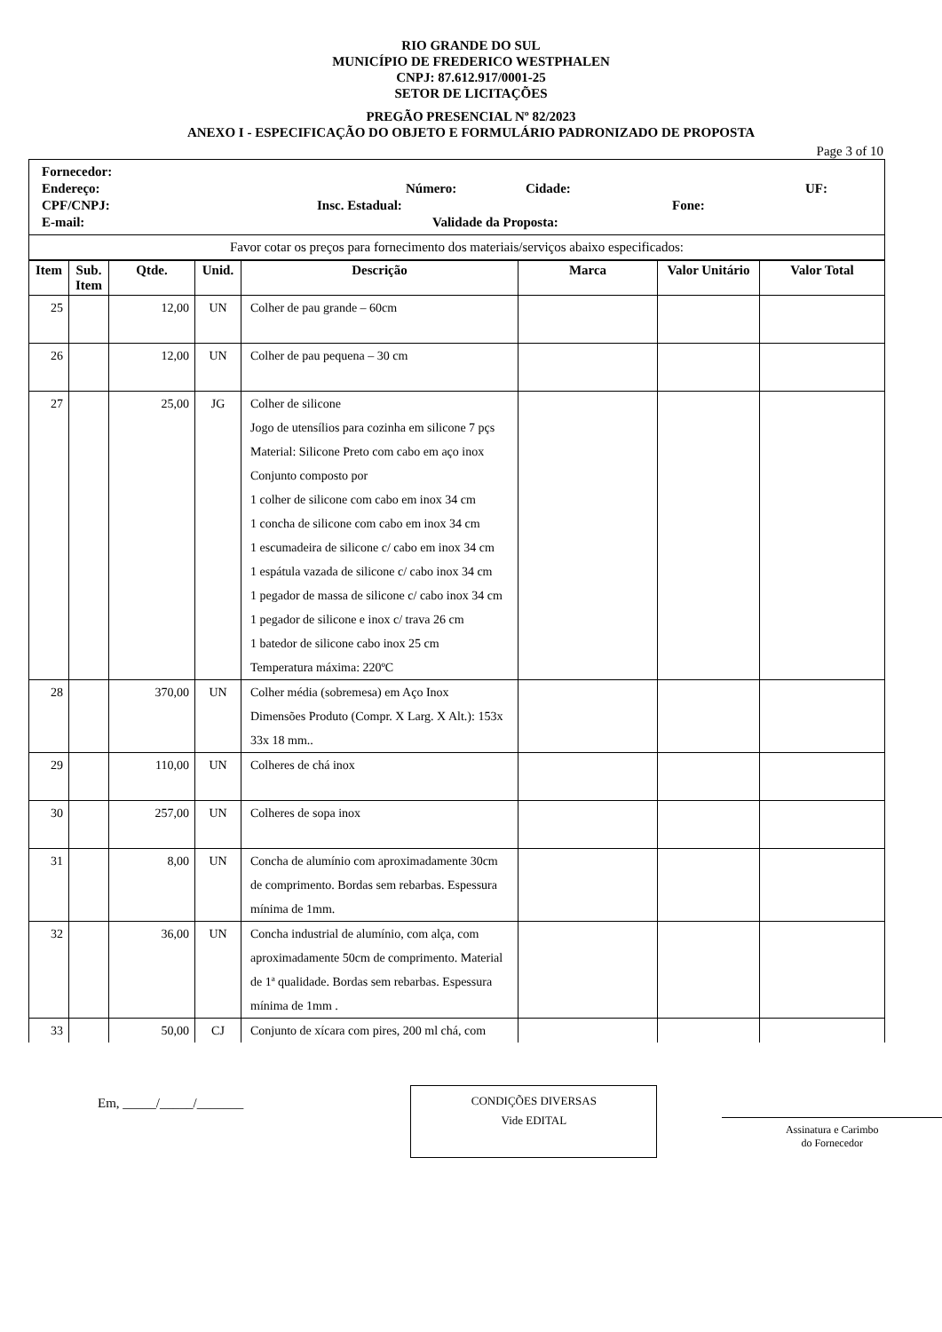RIO GRANDE DO SUL
MUNICÍPIO DE FREDERICO WESTPHALEN
CNPJ: 87.612.917/0001-25
SETOR DE LICITAÇÕES
PREGÃO PRESENCIAL Nº 82/2023
ANEXO I - ESPECIFICAÇÃO DO OBJETO E FORMULÁRIO PADRONIZADO DE PROPOSTA
Page 3 of 10
| Fornecedor: Endereço: Número: Cidade: UF: CPF/CNPJ: Insc. Estadual: Fone: E-mail: Validade da Proposta: |
| Favor cotar os preços para fornecimento dos materiais/serviços abaixo especificados: |
| Item | Sub. Item | Qtde. | Unid. | Descrição | Marca | Valor Unitário | Valor Total |
| --- | --- | --- | --- | --- | --- | --- | --- |
| 25 | | 12,00 | UN | Colher de pau grande – 60cm | | | |
| 26 | | 12,00 | UN | Colher de pau pequena – 30 cm | | | |
| 27 | | 25,00 | JG | Colher de silicone Jogo de utensílios para cozinha em silicone 7 pçs Material: Silicone Preto com cabo em aço inox Conjunto composto por 1 colher de silicone com cabo em inox 34 cm 1 concha de silicone com cabo em inox 34 cm 1 escumadeira de silicone c/ cabo em inox 34 cm 1 espátula vazada de silicone c/ cabo inox 34 cm 1 pegador de massa de silicone c/ cabo inox 34 cm 1 pegador de silicone e inox c/ trava 26 cm 1 batedor de silicone cabo inox 25 cm Temperatura máxima: 220ºC | | | |
| 28 | | 370,00 | UN | Colher média (sobremesa) em Aço Inox Dimensões Produto (Compr. X Larg. X Alt.): 153x 33x 18 mm.. | | | |
| 29 | | 110,00 | UN | Colheres de chá inox | | | |
| 30 | | 257,00 | UN | Colheres de sopa inox | | | |
| 31 | | 8,00 | UN | Concha de alumínio com aproximadamente 30cm de comprimento. Bordas sem rebarbas. Espessura mínima de 1mm. | | | |
| 32 | | 36,00 | UN | Concha industrial de alumínio, com alça, com aproximadamente 50cm de comprimento. Material de 1ª qualidade. Bordas sem rebarbas. Espessura mínima de 1mm . | | | |
| 33 | | 50,00 | CJ | Conjunto de xícara com pires, 200 ml chá, com | | | |
Em, _____/_____/_______
CONDIÇÕES DIVERSAS
Vide EDITAL
Assinatura e Carimbo
do Fornecedor